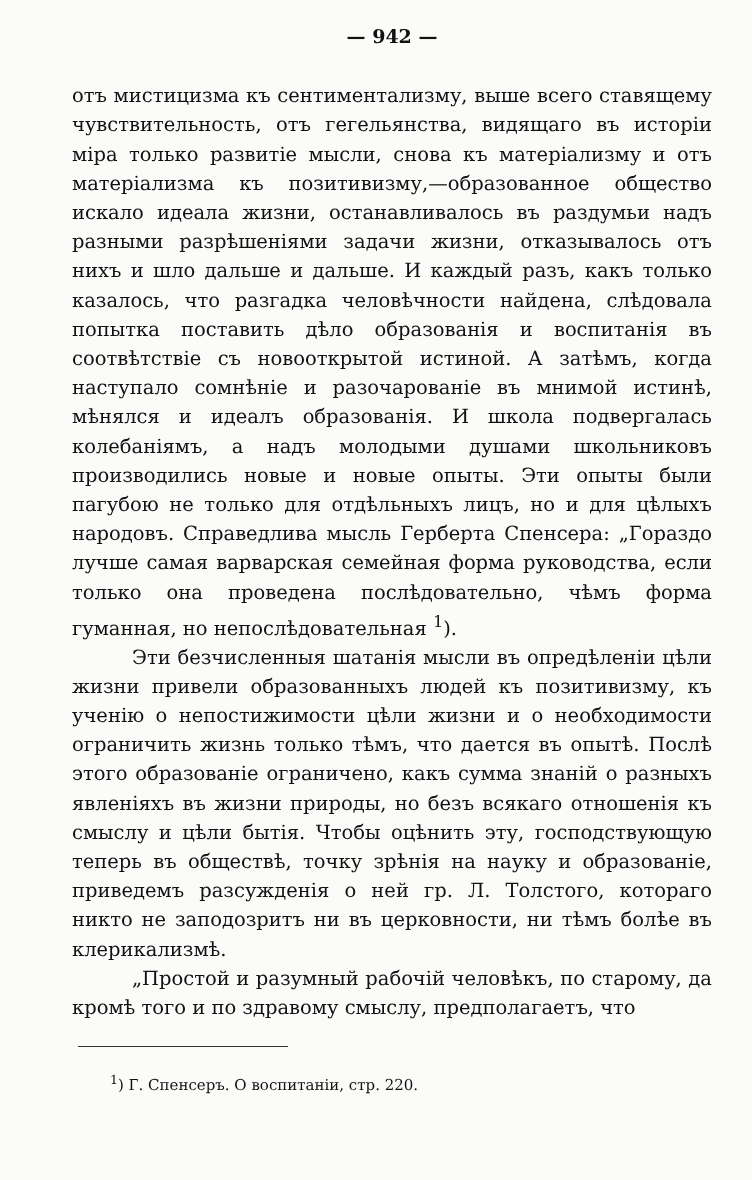— 942 —
отъ мистицизма къ сентиментализму, выше всего ставящему чувствительность, отъ гегельянства, видящаго въ исторіи міра только развитіе мысли, снова къ матеріализму и отъ матеріализма къ позитивизму,—образованное общество искало идеала жизни, останавливалось въ раздумьи надъ разными разрѣшеніями задачи жизни, отказывалось отъ нихъ и шло дальше и дальше. И каждый разъ, какъ только казалось, что разгадка человѣчности найдена, слѣдовала попытка поставить дѣло образованія и воспитанія въ соотвѣтствіе съ новооткрытой истиной. А затѣмъ, когда наступало сомнѣніе и разочарованіе въ мнимой истинѣ, мѣнялся и идеалъ образованія. И школа подвергалась колебаніямъ, а надъ молодыми душами школьниковъ производились новые и новые опыты. Эти опыты были пагубою не только для отдѣльныхъ лицъ, но и для цѣлыхъ народовъ. Справедлива мысль Герберта Спенсера: „Гораздо лучше самая варварская семейная форма руководства, если только она проведена послѣдовательно, чѣмъ форма гуманная, но непослѣдовательная <sup>1</sup>).
Эти безчисленныя шатанія мысли въ опредѣленіи цѣли жизни привели образованныхъ людей къ позитивизму, къ ученію о непостижимости цѣли жизни и о необходимости ограничить жизнь только тѣмъ, что дается въ опытѣ. Послѣ этого образованіе ограничено, какъ сумма знаній о разныхъ явленіяхъ въ жизни природы, но безъ всякаго отношенія къ смыслу и цѣли бытія. Чтобы оцѣнить эту, господствующую теперь въ обществѣ, точку зрѣнія на науку и образованіе, приведемъ разсужденія о ней гр. Л. Толстого, котораго никто не заподозритъ ни въ церковности, ни тѣмъ болѣе въ клерикализмѣ.
„Простой и разумный рабочій человѣкъ, по старому, да кромѣ того и по здравому смыслу, предполагаетъ, что
<sup>1</sup>) Г. Спенсеръ. О воспитаніи, стр. 220.